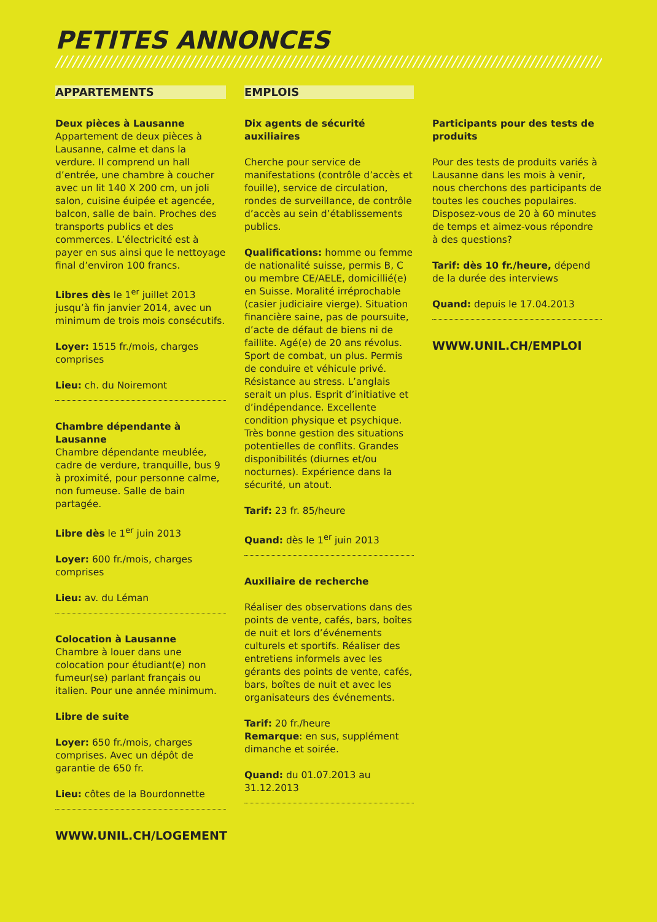PETITES ANNONCES
////////////////////////////////////////////////////////////////////////////////////////////////////////
APPARTEMENTS
Deux pièces à Lausanne
Appartement de deux pièces à Lausanne, calme et dans la verdure. Il comprend un hall d’entrée, une chambre à coucher avec un lit 140 X 200 cm, un joli salon, cuisine éuipée et agencée, balcon, salle de bain. Proches des transports publics et des commerces. L’électricité est à payer en sus ainsi que le nettoyage final d’environ 100 francs.
Libres dès le 1<sup>er</sup> juillet 2013 jusqu’à fin janvier 2014, avec un minimum de trois mois consécutifs.
Loyer: 1515 fr./mois, charges comprises
Lieu: ch. du Noiremont
Chambre dépendante à Lausanne
Chambre dépendante meublée, cadre de verdure, tranquille, bus 9 à proximité, pour personne calme, non fumeuse. Salle de bain partagée.
Libre dès le 1<sup>er</sup> juin 2013
Loyer: 600 fr./mois, charges comprises
Lieu: av. du Léman
Colocation à Lausanne
Chambre à louer dans une colocation pour étudiant(e) non fumeur(se) parlant français ou italien. Pour une année minimum.
Libre de suite
Loyer: 650 fr./mois, charges comprises. Avec un dépôt de garantie de 650 fr.
Lieu: côtes de la Bourdonnette
WWW.UNIL.CH/LOGEMENT
EMPLOIS
Dix agents de sécurité auxiliaires
Cherche pour service de manifestations (contrôle d’accès et fouille), service de circulation, rondes de surveillance, de contrôle d’accès au sein d’établissements publics.
Qualifications: homme ou femme de nationalité suisse, permis B, C ou membre CE/AELE, domicillié(e) en Suisse. Moralité irréprochable (casier judiciaire vierge). Situation financière saine, pas de poursuite, d’acte de défaut de biens ni de faillite. Agé(e) de 20 ans révolus. Sport de combat, un plus. Permis de conduire et véhicule privé. Résistance au stress. L’anglais serait un plus. Esprit d’initiative et d’indépendance. Excellente condition physique et psychique. Très bonne gestion des situations potentielles de conflits. Grandes disponibilités (diurnes et/ou nocturnes). Expérience dans la sécurité, un atout.
Tarif: 23 fr. 85/heure
Quand: dès le 1<sup>er</sup> juin 2013
Auxiliaire de recherche
Réaliser des observations dans des points de vente, cafés, bars, boîtes de nuit et lors d’événements culturels et sportifs. Réaliser des entretiens informels avec les gérants des points de vente, cafés, bars, boîtes de nuit et avec les organisateurs des événements.
Tarif: 20 fr./heure
Remarque: en sus, supplément dimanche et soirée.
Quand: du 01.07.2013 au 31.12.2013
Participants pour des tests de produits
Pour des tests de produits variés à Lausanne dans les mois à venir, nous cherchons des participants de toutes les couches populaires. Disposez-vous de 20 à 60 minutes de temps et aimez-vous répondre à des questions?
Tarif: dès 10 fr./heure, dépend de la durée des interviews
Quand: depuis le 17.04.2013
WWW.UNIL.CH/EMPLOI